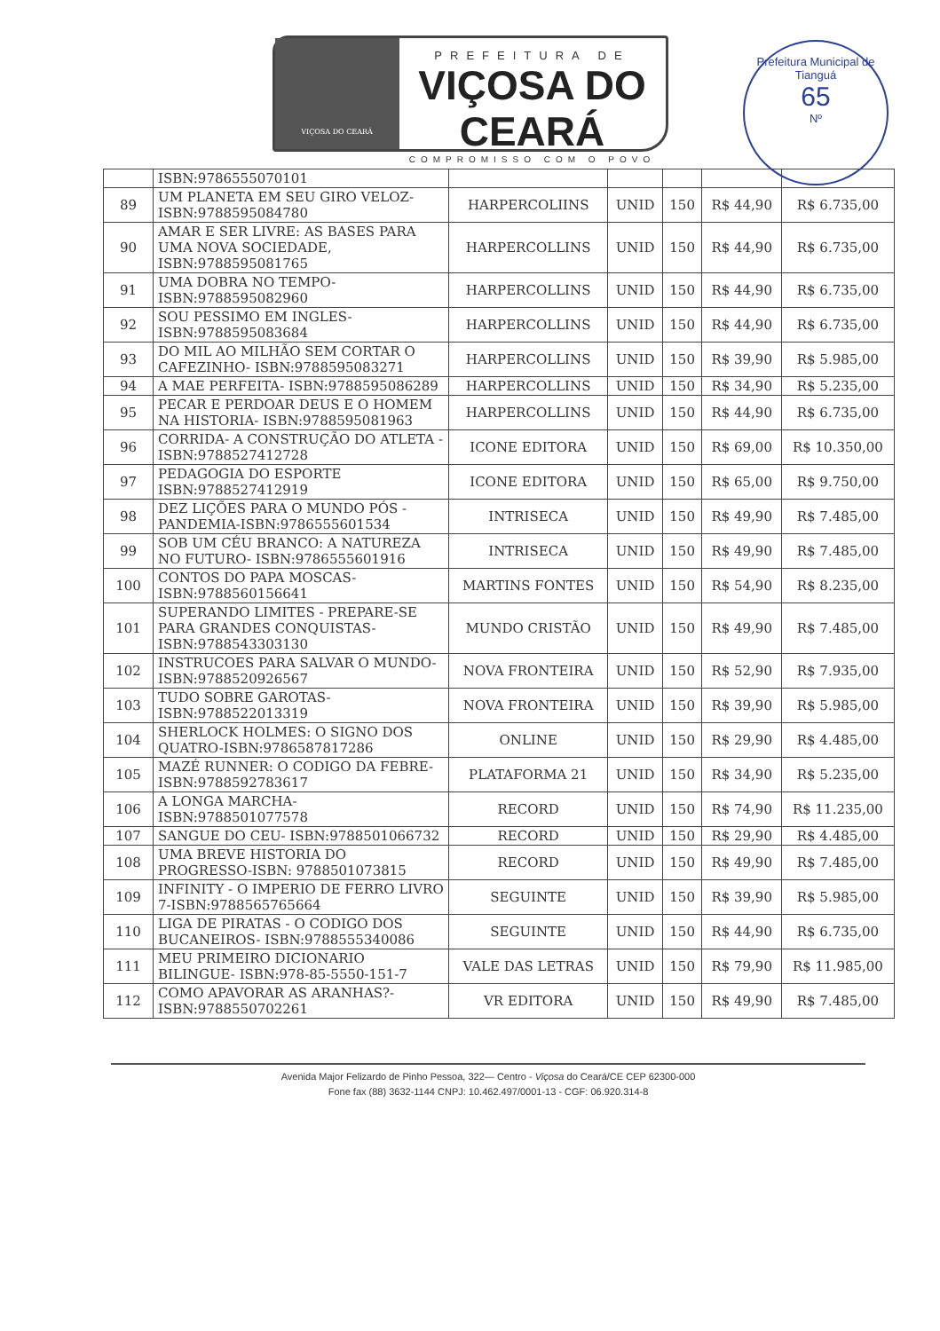VIÇOSA DO CEARÁ
PREFEITURA DE
VIÇOSA DO CEARÁ
COMPROMISSO COM O POVO
Prefeitura Municipal de Tianguá
65
Nº
| | ISBN:9786555070101 | | | | | |
| 89 | UM PLANETA EM SEU GIRO VELOZ- ISBN:9788595084780 | HARPERCOLIINS | UNID | 150 | R$ 44,90 | R$ 6.735,00 |
| 90 | AMAR E SER LIVRE: AS BASES PARA UMA NOVA SOCIEDADE, ISBN:9788595081765 | HARPERCOLLINS | UNID | 150 | R$ 44,90 | R$ 6.735,00 |
| 91 | UMA DOBRA NO TEMPO- ISBN:9788595082960 | HARPERCOLLINS | UNID | 150 | R$ 44,90 | R$ 6.735,00 |
| 92 | SOU PESSIMO EM INGLES- ISBN:9788595083684 | HARPERCOLLINS | UNID | 150 | R$ 44,90 | R$ 6.735,00 |
| 93 | DO MIL AO MILHÃO SEM CORTAR O CAFEZINHO- ISBN:9788595083271 | HARPERCOLLINS | UNID | 150 | R$ 39,90 | R$ 5.985,00 |
| 94 | A MAE PERFEITA- ISBN:9788595086289 | HARPERCOLLINS | UNID | 150 | R$ 34,90 | R$ 5.235,00 |
| 95 | PECAR E PERDOAR DEUS E O HOMEM NA HISTORIA- ISBN:9788595081963 | HARPERCOLLINS | UNID | 150 | R$ 44,90 | R$ 6.735,00 |
| 96 | CORRIDA- A CONSTRUÇÃO DO ATLETA -ISBN:9788527412728 | ICONE EDITORA | UNID | 150 | R$ 69,00 | R$ 10.350,00 |
| 97 | PEDAGOGIA DO ESPORTE ISBN:9788527412919 | ICONE EDITORA | UNID | 150 | R$ 65,00 | R$ 9.750,00 |
| 98 | DEZ LIÇÕES PARA O MUNDO PÓS - PANDEMIA-ISBN:9786555601534 | INTRISECA | UNID | 150 | R$ 49,90 | R$ 7.485,00 |
| 99 | SOB UM CÉU BRANCO: A NATUREZA NO FUTURO- ISBN:9786555601916 | INTRISECA | UNID | 150 | R$ 49,90 | R$ 7.485,00 |
| 100 | CONTOS DO PAPA MOSCAS- ISBN:9788560156641 | MARTINS FONTES | UNID | 150 | R$ 54,90 | R$ 8.235,00 |
| 101 | SUPERANDO LIMITES - PREPARE-SE PARA GRANDES CONQUISTAS- ISBN:9788543303130 | MUNDO CRISTÃO | UNID | 150 | R$ 49,90 | R$ 7.485,00 |
| 102 | INSTRUCOES PARA SALVAR O MUNDO- ISBN:9788520926567 | NOVA FRONTEIRA | UNID | 150 | R$ 52,90 | R$ 7.935,00 |
| 103 | TUDO SOBRE GAROTAS- ISBN:9788522013319 | NOVA FRONTEIRA | UNID | 150 | R$ 39,90 | R$ 5.985,00 |
| 104 | SHERLOCK HOLMES: O SIGNO DOS QUATRO-ISBN:9786587817286 | ONLINE | UNID | 150 | R$ 29,90 | R$ 4.485,00 |
| 105 | MAZÉ RUNNER: O CODIGO DA FEBRE- ISBN:9788592783617 | PLATAFORMA 21 | UNID | 150 | R$ 34,90 | R$ 5.235,00 |
| 106 | A LONGA MARCHA- ISBN:9788501077578 | RECORD | UNID | 150 | R$ 74,90 | R$ 11.235,00 |
| 107 | SANGUE DO CEU- ISBN:9788501066732 | RECORD | UNID | 150 | R$ 29,90 | R$ 4.485,00 |
| 108 | UMA BREVE HISTORIA DO PROGRESSO-ISBN: 9788501073815 | RECORD | UNID | 150 | R$ 49,90 | R$ 7.485,00 |
| 109 | INFINITY - O IMPERIO DE FERRO LIVRO 7-ISBN:9788565765664 | SEGUINTE | UNID | 150 | R$ 39,90 | R$ 5.985,00 |
| 110 | LIGA DE PIRATAS - O CODIGO DOS BUCANEIROS- ISBN:9788555340086 | SEGUINTE | UNID | 150 | R$ 44,90 | R$ 6.735,00 |
| 111 | MEU PRIMEIRO DICIONARIO BILINGUE- ISBN:978-85-5550-151-7 | VALE DAS LETRAS | UNID | 150 | R$ 79,90 | R$ 11.985,00 |
| 112 | COMO APAVORAR AS ARANHAS?- ISBN:9788550702261 | VR EDITORA | UNID | 150 | R$ 49,90 | R$ 7.485,00 |
Avenida Major Felizardo de Pinho Pessoa, 322— Centro - Viçosa do Ceará/CE CEP 62300-000
Fone fax (88) 3632-1144 CNPJ: 10.462.497/0001-13 - CGF: 06.920.314-8